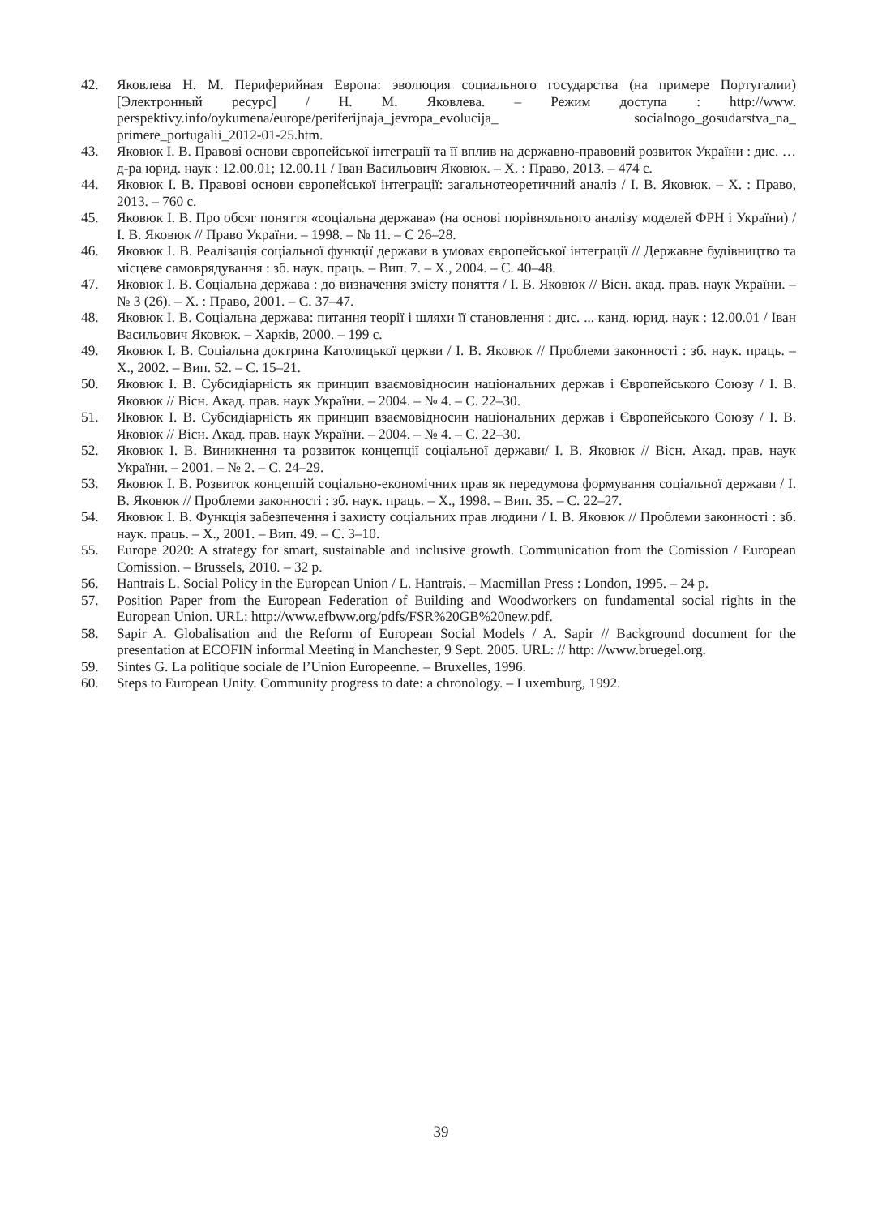42. Яковлева Н. М. Периферийная Европа: эволюция социального государства (на примере Португалии) [Электронный ресурс] / Н. М. Яковлева. – Режим доступа : http://www. perspektivy.info/oykumena/europe/periferijnaja_jevropa_evolucija_ socialnogo_gosudarstva_na_ primere_portugalii_2012-01-25.htm.
43. Яковюк І. В. Правові основи європейської інтеграції та її вплив на державно-правовий розвиток України : дис. … д-ра юрид. наук : 12.00.01; 12.00.11 / Іван Васильович Яковюк. – Х. : Право, 2013. – 474 с.
44. Яковюк І. В. Правові основи європейської інтеграції: загальнотеоретичний аналіз / І. В. Яковюк. – Х. : Право, 2013. – 760 с.
45. Яковюк І. В. Про обсяг поняття «соціальна держава» (на основі порівняльного аналізу моделей ФРН і України) / І. В. Яковюк // Право України. – 1998. – № 11. – С 26–28.
46. Яковюк І. В. Реалізація соціальної функції держави в умовах європейської інтеграції // Державне будівництво та місцеве самоврядування : зб. наук. праць. – Вип. 7. – Х., 2004. – С. 40–48.
47. Яковюк І. В. Соціальна держава : до визначення змісту поняття / І. В. Яковюк // Вісн. акад. прав. наук України. – № 3 (26). – Х. : Право, 2001. – С. 37–47.
48. Яковюк І. В. Соціальна держава: питання теорії і шляхи її становлення : дис. ... канд. юрид. наук : 12.00.01 / Іван Васильович Яковюк. – Харків, 2000. – 199 с.
49. Яковюк І. В. Соціальна доктрина Католицької церкви / І. В. Яковюк // Проблеми законності : зб. наук. праць. – Х., 2002. – Вип. 52. – С. 15–21.
50. Яковюк І. В. Субсидіарність як принцип взаємовідносин національних держав і Європейського Союзу / І. В. Яковюк // Вісн. Акад. прав. наук України. – 2004. – № 4. – С. 22–30.
51. Яковюк І. В. Субсидіарність як принцип взаємовідносин національних держав і Європейського Союзу / І. В. Яковюк // Вісн. Акад. прав. наук України. – 2004. – № 4. – С. 22–30.
52. Яковюк І. В. Виникнення та розвиток концепції соціальної держави/ І. В. Яковюк // Вісн. Акад. прав. наук України. – 2001. – № 2. – С. 24–29.
53. Яковюк І. В. Розвиток концепцій соціально-економічних прав як передумова формування соціальної держави / І. В. Яковюк // Проблеми законності : зб. наук. праць. – Х., 1998. – Вип. 35. – С. 22–27.
54. Яковюк І. В. Функція забезпечення і захисту соціальних прав людини / І. В. Яковюк // Проблеми законності : зб. наук. праць. – Х., 2001. – Вип. 49. – С. 3–10.
55. Europe 2020: A strategy for smart, sustainable and inclusive growth. Communication from the Comission / European Comission. – Brussels, 2010. – 32 p.
56. Hantrais L. Social Policy in the European Union / L. Hantrais. – Macmillan Press : London, 1995. – 24 p.
57. Position Paper from the European Federation of Building and Woodworkers on fundamental social rights in the European Union. URL: http://www.efbww.org/pdfs/FSR%20GB%20new.pdf.
58. Sapir A. Globalisation and the Reform of European Social Models / A. Sapir // Background document for the presentation at ECOFIN informal Meeting in Manchester, 9 Sept. 2005. URL: // http: //www.bruegel.org.
59. Sintes G. La politique sociale de l’Union Europeenne. – Bruxelles, 1996.
60. Steps to European Unity. Community progress to date: a chronology. – Luxemburg, 1992.
39